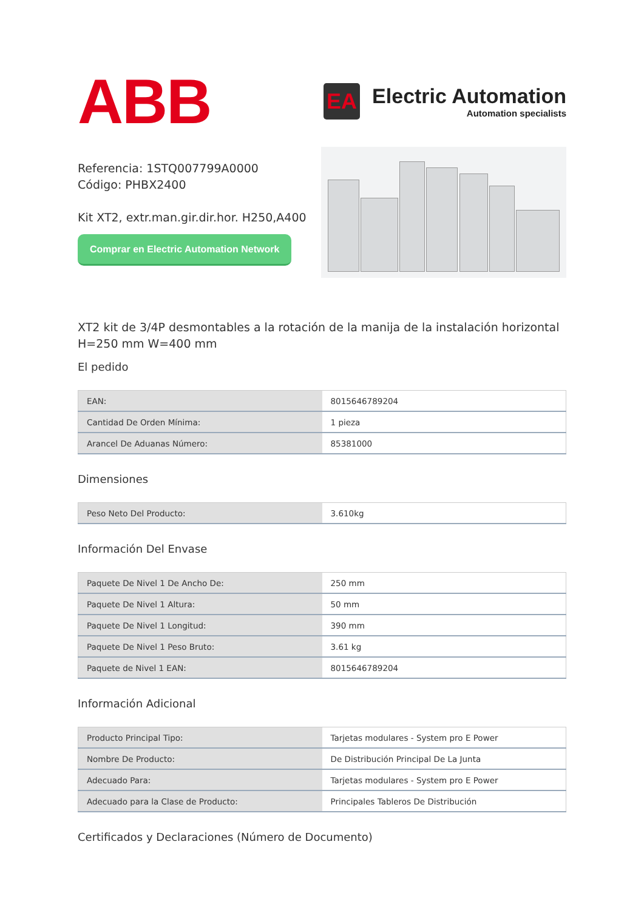ABB
EA
Electric Automation
Automation specialists
Referencia: 1STQ007799A0000
Código: PHBX2400
Kit XT2, extr.man.gir.dir.hor. H250,A400
Comprar en Electric Automation Network
XT2 kit de 3/4P desmontables a la rotación de la manija de la instalación horizontal H=250 mm W=400 mm
El pedido
| EAN: | 8015646789204 |
| Cantidad De Orden Mínima: | 1 pieza |
| Arancel De Aduanas Número: | 85381000 |
Dimensiones
| Peso Neto Del Producto: | 3.610kg |
Información Del Envase
| Paquete De Nivel 1 De Ancho De: | 250 mm |
| Paquete De Nivel 1 Altura: | 50 mm |
| Paquete De Nivel 1 Longitud: | 390 mm |
| Paquete De Nivel 1 Peso Bruto: | 3.61 kg |
| Paquete de Nivel 1 EAN: | 8015646789204 |
Información Adicional
| Producto Principal Tipo: | Tarjetas modulares - System pro E Power |
| Nombre De Producto: | De Distribución Principal De La Junta |
| Adecuado Para: | Tarjetas modulares - System pro E Power |
| Adecuado para la Clase de Producto: | Principales Tableros De Distribución |
Certificados y Declaraciones (Número de Documento)